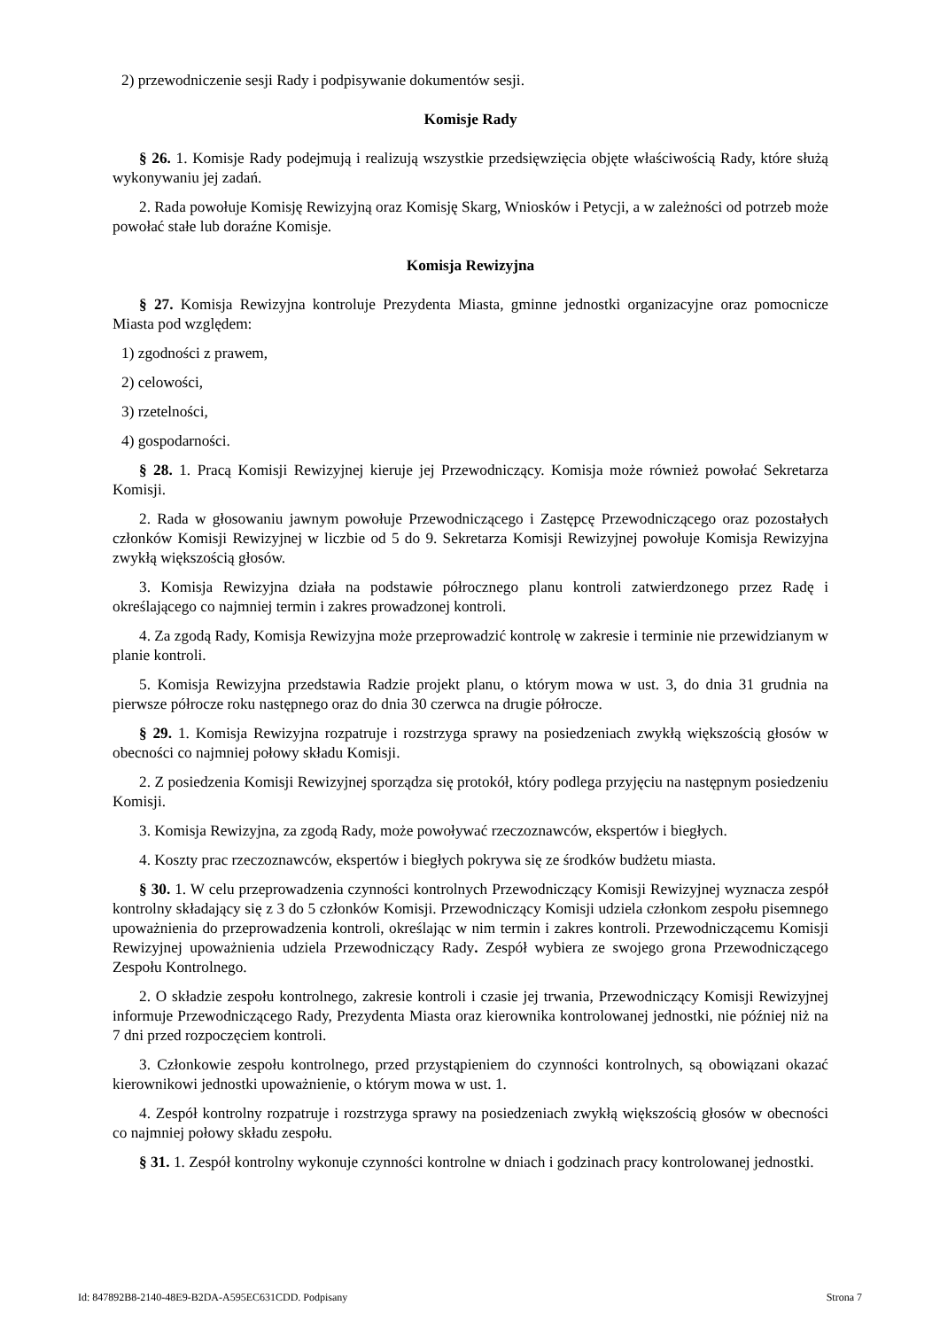2) przewodniczenie sesji Rady i podpisywanie dokumentów sesji.
Komisje Rady
§ 26. 1. Komisje Rady podejmują i realizują wszystkie przedsięwzięcia objęte właściwością Rady, które służą wykonywaniu jej zadań.
2. Rada powołuje Komisję Rewizyjną oraz Komisję Skarg, Wniosków i Petycji, a w zależności od potrzeb może powołać stałe lub doraźne Komisje.
Komisja Rewizyjna
§ 27. Komisja Rewizyjna kontroluje Prezydenta Miasta, gminne jednostki organizacyjne oraz pomocnicze Miasta pod względem:
1) zgodności z prawem,
2) celowości,
3) rzetelności,
4) gospodarności.
§ 28. 1. Pracą Komisji Rewizyjnej kieruje jej Przewodniczący. Komisja może również powołać Sekretarza Komisji.
2. Rada w głosowaniu jawnym powołuje Przewodniczącego i Zastępcę Przewodniczącego oraz pozostałych członków Komisji Rewizyjnej w liczbie od 5 do 9. Sekretarza Komisji Rewizyjnej powołuje Komisja Rewizyjna zwykłą większością głosów.
3. Komisja Rewizyjna działa na podstawie półrocznego planu kontroli zatwierdzonego przez Radę i określającego co najmniej termin i zakres prowadzonej kontroli.
4. Za zgodą Rady, Komisja Rewizyjna może przeprowadzić kontrolę w zakresie i terminie nie przewidzianym w planie kontroli.
5. Komisja Rewizyjna przedstawia Radzie projekt planu, o którym mowa w ust. 3, do dnia 31 grudnia na pierwsze półrocze roku następnego oraz do dnia 30 czerwca na drugie półrocze.
§ 29. 1. Komisja Rewizyjna rozpatruje i rozstrzyga sprawy na posiedzeniach zwykłą większością głosów w obecności co najmniej połowy składu Komisji.
2. Z posiedzenia Komisji Rewizyjnej sporządza się protokół, który podlega przyjęciu na następnym posiedzeniu Komisji.
3. Komisja Rewizyjna, za zgodą Rady, może powoływać rzeczoznawców, ekspertów i biegłych.
4. Koszty prac rzeczoznawców, ekspertów i biegłych pokrywa się ze środków budżetu miasta.
§ 30. 1. W celu przeprowadzenia czynności kontrolnych Przewodniczący Komisji Rewizyjnej wyznacza zespół kontrolny składający się z 3 do 5 członków Komisji. Przewodniczący Komisji udziela członkom zespołu pisemnego upoważnienia do przeprowadzenia kontroli, określając w nim termin i zakres kontroli. Przewodniczącemu Komisji Rewizyjnej upoważnienia udziela Przewodniczący Rady. Zespół wybiera ze swojego grona Przewodniczącego Zespołu Kontrolnego.
2. O składzie zespołu kontrolnego, zakresie kontroli i czasie jej trwania, Przewodniczący Komisji Rewizyjnej informuje Przewodniczącego Rady, Prezydenta Miasta oraz kierownika kontrolowanej jednostki, nie później niż na 7 dni przed rozpoczęciem kontroli.
3. Członkowie zespołu kontrolnego, przed przystąpieniem do czynności kontrolnych, są obowiązani okazać kierownikowi jednostki upoważnienie, o którym mowa w ust. 1.
4. Zespół kontrolny rozpatruje i rozstrzyga sprawy na posiedzeniach zwykłą większością głosów w obecności co najmniej połowy składu zespołu.
§ 31. 1. Zespół kontrolny wykonuje czynności kontrolne w dniach i godzinach pracy kontrolowanej jednostki.
Id: 847892B8-2140-48E9-B2DA-A595EC631CDD. Podpisany Strona 7